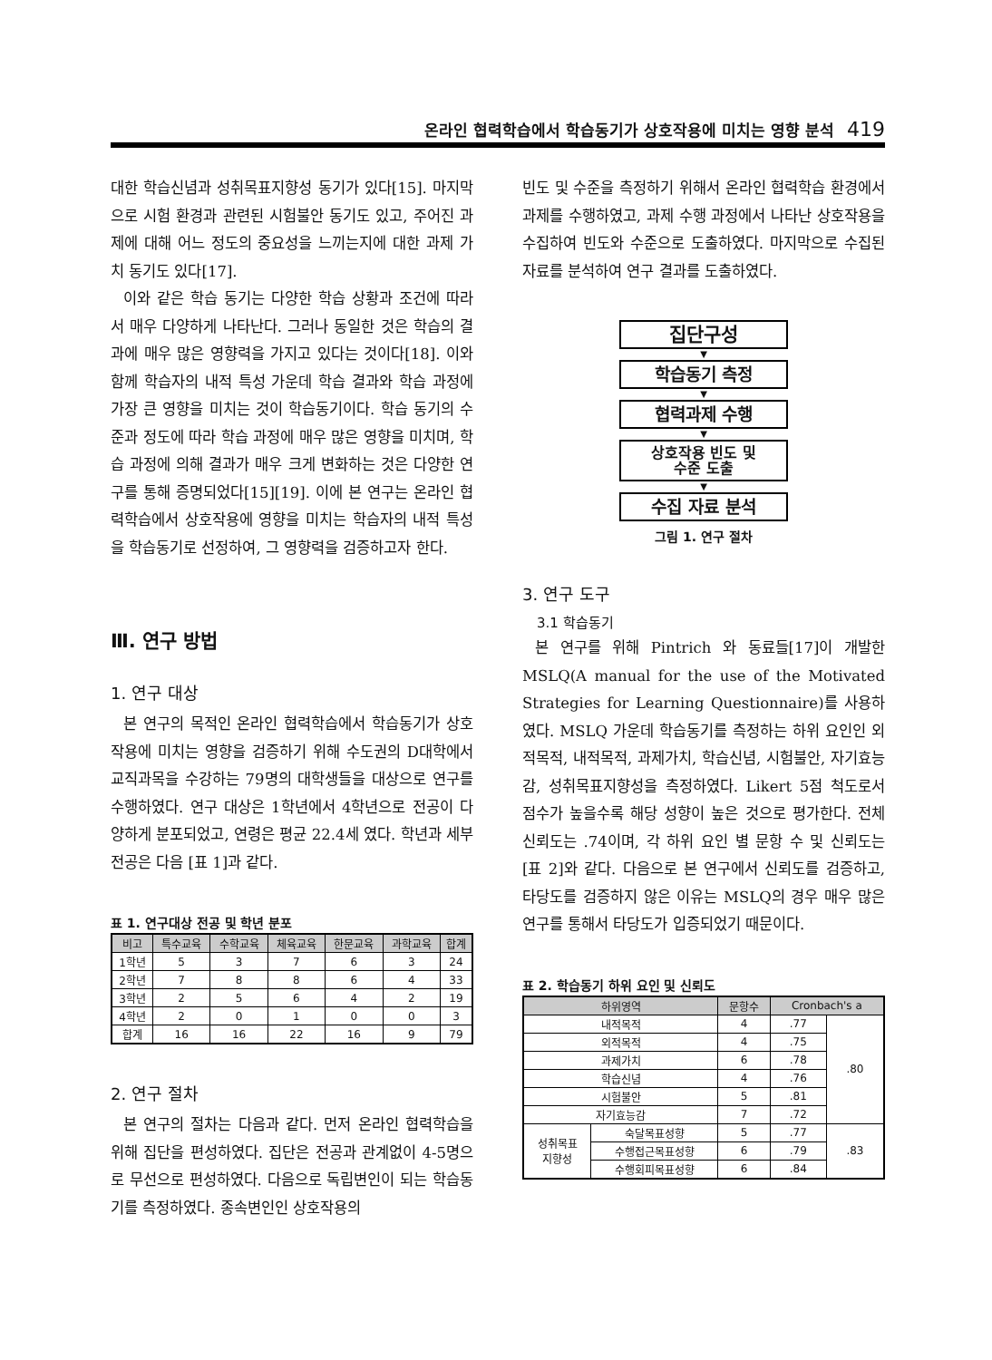온라인 협력학습에서 학습동기가 상호작용에 미치는 영향 분석 419
대한 학습신념과 성취목표지향성 동기가 있다[15]. 마지막으로 시험 환경과 관련된 시험불안 동기도 있고, 주어진 과제에 대해 어느 정도의 중요성을 느끼는지에 대한 과제 가치 동기도 있다[17].
이와 같은 학습 동기는 다양한 학습 상황과 조건에 따라서 매우 다양하게 나타난다. 그러나 동일한 것은 학습의 결과에 매우 많은 영향력을 가지고 있다는 것이다[18]. 이와 함께 학습자의 내적 특성 가운데 학습 결과와 학습 과정에 가장 큰 영향을 미치는 것이 학습동기이다. 학습 동기의 수준과 정도에 따라 학습 과정에 매우 많은 영향을 미치며, 학습 과정에 의해 결과가 매우 크게 변화하는 것은 다양한 연구를 통해 증명되었다[15][19]. 이에 본 연구는 온라인 협력학습에서 상호작용에 영향을 미치는 학습자의 내적 특성을 학습동기로 선정하여, 그 영향력을 검증하고자 한다.
Ⅲ. 연구 방법
1. 연구 대상
본 연구의 목적인 온라인 협력학습에서 학습동기가 상호작용에 미치는 영향을 검증하기 위해 수도권의 D대학에서 교직과목을 수강하는 79명의 대학생들을 대상으로 연구를 수행하였다. 연구 대상은 1학년에서 4학년으로 전공이 다양하게 분포되었고, 연령은 평균 22.4세 였다. 학년과 세부 전공은 다음 [표 1]과 같다.
표 1. 연구대상 전공 및 학년 분포
| 비고 | 특수교육 | 수학교육 | 체육교육 | 한문교육 | 과학교육 | 합계 |
| --- | --- | --- | --- | --- | --- | --- |
| 1학년 | 5 | 3 | 7 | 6 | 3 | 24 |
| 2학년 | 7 | 8 | 8 | 6 | 4 | 33 |
| 3학년 | 2 | 5 | 6 | 4 | 2 | 19 |
| 4학년 | 2 | 0 | 1 | 0 | 0 | 3 |
| 합계 | 16 | 16 | 22 | 16 | 9 | 79 |
2. 연구 절차
본 연구의 절차는 다음과 같다. 먼저 온라인 협력학습을 위해 집단을 편성하였다. 집단은 전공과 관계없이 4-5명으로 무선으로 편성하였다. 다음으로 독립변인이 되는 학습동기를 측정하였다. 종속변인인 상호작용의
빈도 및 수준을 측정하기 위해서 온라인 협력학습 환경에서 과제를 수행하였고, 과제 수행 과정에서 나타난 상호작용을 수집하여 빈도와 수준으로 도출하였다. 마지막으로 수집된 자료를 분석하여 연구 결과를 도출하였다.
집단구성
▼
학습동기 측정
▼
협력과제 수행
▼
상호작용 빈도 및
수준 도출
▼
수집 자료 분석
그림 1. 연구 절차
3. 연구 도구
3.1 학습동기
본 연구를 위해 Pintrich 와 동료들[17]이 개발한 MSLQ(A manual for the use of the Motivated Strategies for Learning Questionnaire)를 사용하였다. MSLQ 가운데 학습동기를 측정하는 하위 요인인 외적목적, 내적목적, 과제가치, 학습신념, 시험불안, 자기효능감, 성취목표지향성을 측정하였다. Likert 5점 척도로서 점수가 높을수록 해당 성향이 높은 것으로 평가한다. 전체 신뢰도는 .74이며, 각 하위 요인 별 문항 수 및 신뢰도는 [표 2]와 같다. 다음으로 본 연구에서 신뢰도를 검증하고, 타당도를 검증하지 않은 이유는 MSLQ의 경우 매우 많은 연구를 통해서 타당도가 입증되었기 때문이다.
표 2. 학습동기 하위 요인 및 신뢰도
| 하위영역 | | 문항수 | Cronbach's a | |
| --- | --- | --- | --- | --- |
| 내적목적 | | 4 | .77 | .80 |
| 외적목적 | | 4 | .75 | |
| 과제가치 | | 6 | .78 | |
| 학습신념 | | 4 | .76 | |
| 시험불안 | | 5 | .81 | |
| 자기효능감 | | 7 | .72 | |
| 성취목표 지향성 | 숙달목표성향 | 5 | .77 | .83 |
| | 수행접근목표성향 | 6 | .79 | |
| | 수행회피목표성향 | 6 | .84 | |